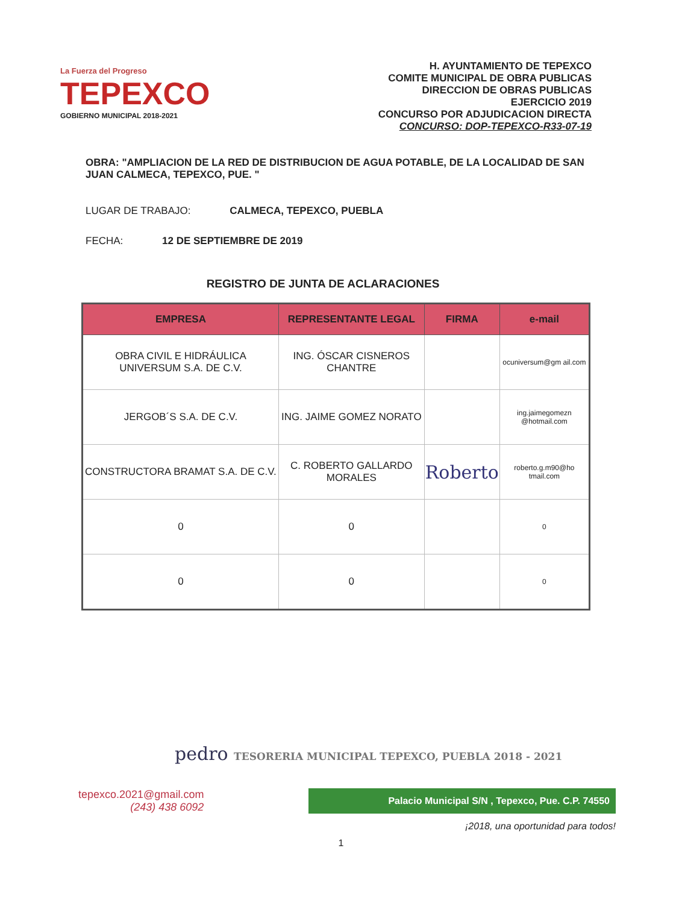La Fuerza del Progreso
TEPEXCO
GOBIERNO MUNICIPAL 2018-2021
H. AYUNTAMIENTO DE TEPEXCO
COMITE MUNICIPAL DE OBRA PUBLICAS
DIRECCION DE OBRAS PUBLICAS
EJERCICIO 2019
CONCURSO POR ADJUDICACION DIRECTA
CONCURSO: DOP-TEPEXCO-R33-07-19
OBRA: "AMPLIACION DE LA RED DE DISTRIBUCION DE AGUA POTABLE, DE LA LOCALIDAD DE SAN JUAN CALMECA, TEPEXCO, PUE. "
LUGAR DE TRABAJO: CALMECA, TEPEXCO, PUEBLA
FECHA: 12 DE SEPTIEMBRE DE 2019
REGISTRO DE JUNTA DE ACLARACIONES
| EMPRESA | REPRESENTANTE LEGAL | FIRMA | e-mail |
| --- | --- | --- | --- |
| OBRA CIVIL E HIDRÁULICA UNIVERSUM S.A. DE C.V. | ING. ÓSCAR CISNEROS CHANTRE | | ocuniversum@gm ail.com |
| JERGOB´S S.A. DE C.V. | ING. JAIME GOMEZ NORATO | | ing.jaimegomezn @hotmail.com |
| CONSTRUCTORA BRAMAT S.A. DE C.V. | C. ROBERTO GALLARDO MORALES | Roberto | roberto.g.m90@ho tmail.com |
| 0 | 0 | | 0 |
| 0 | 0 | | 0 |
pedro TESORERIA MUNICIPAL TEPEXCO, PUEBLA 2018 - 2021
tepexco.2021@gmail.com
(243) 438 6092
Palacio Municipal S/N , Tepexco, Pue. C.P. 74550
¡2018, una oportunidad para todos!
1